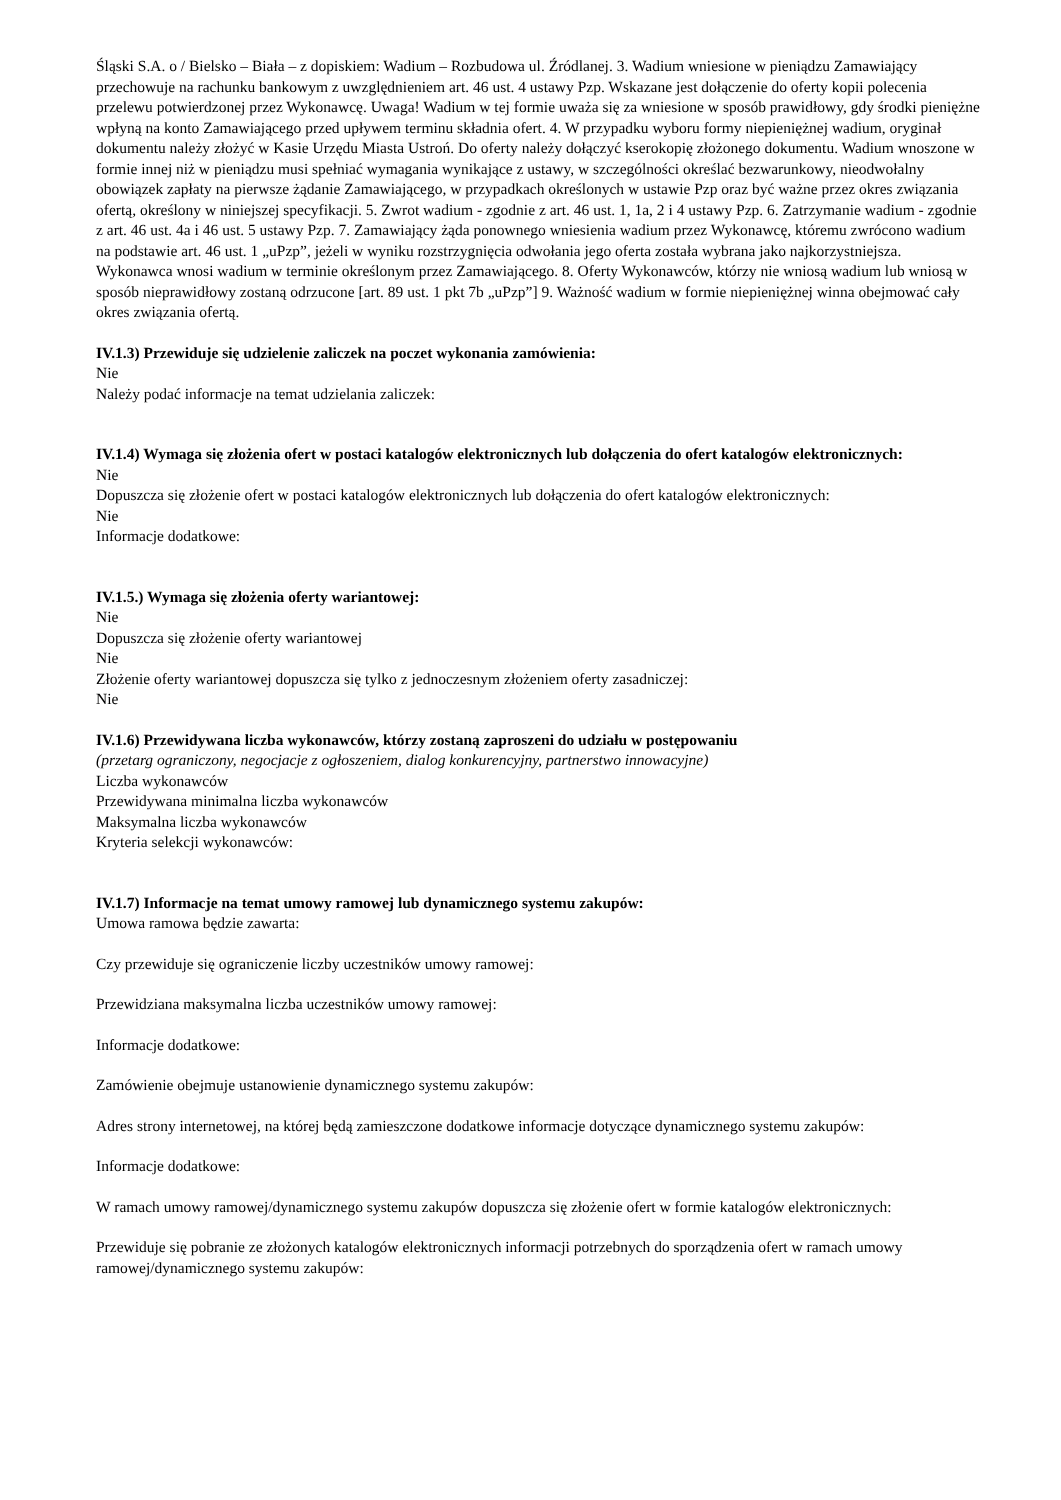Śląski S.A. o / Bielsko – Biała – z dopiskiem: Wadium – Rozbudowa ul. Źródlanej. 3. Wadium wniesione w pieniądzu Zamawiający przechowuje na rachunku bankowym z uwzględnieniem art. 46 ust. 4 ustawy Pzp. Wskazane jest dołączenie do oferty kopii polecenia przelewu potwierdzonej przez Wykonawcę. Uwaga! Wadium w tej formie uważa się za wniesione w sposób prawidłowy, gdy środki pieniężne wpłyną na konto Zamawiającego przed upływem terminu składnia ofert. 4. W przypadku wyboru formy niepieniężnej wadium, oryginał dokumentu należy złożyć w Kasie Urzędu Miasta Ustroń. Do oferty należy dołączyć kserokopię złożonego dokumentu. Wadium wnoszone w formie innej niż w pieniądzu musi spełniać wymagania wynikające z ustawy, w szczególności określać bezwarunkowy, nieodwołalny obowiązek zapłaty na pierwsze żądanie Zamawiającego, w przypadkach określonych w ustawie Pzp oraz być ważne przez okres związania ofertą, określony w niniejszej specyfikacji. 5. Zwrot wadium - zgodnie z art. 46 ust. 1, 1a, 2 i 4 ustawy Pzp. 6. Zatrzymanie wadium - zgodnie z art. 46 ust. 4a i 46 ust. 5 ustawy Pzp. 7. Zamawiający żąda ponownego wniesienia wadium przez Wykonawcę, któremu zwrócono wadium na podstawie art. 46 ust. 1 „uPzp”, jeżeli w wyniku rozstrzygnięcia odwołania jego oferta została wybrana jako najkorzystniejsza. Wykonawca wnosi wadium w terminie określonym przez Zamawiającego. 8. Oferty Wykonawców, którzy nie wniosą wadium lub wniosą w sposób nieprawidłowy zostaną odrzucone [art. 89 ust. 1 pkt 7b „uPzp”] 9. Ważność wadium w formie niepieniężnej winna obejmować cały okres związania ofertą.
IV.1.3) Przewiduje się udzielenie zaliczek na poczet wykonania zamówienia:
Nie
Należy podać informacje na temat udzielania zaliczek:
IV.1.4) Wymaga się złożenia ofert w postaci katalogów elektronicznych lub dołączenia do ofert katalogów elektronicznych:
Nie
Dopuszcza się złożenie ofert w postaci katalogów elektronicznych lub dołączenia do ofert katalogów elektronicznych:
Nie
Informacje dodatkowe:
IV.1.5.) Wymaga się złożenia oferty wariantowej:
Nie
Dopuszcza się złożenie oferty wariantowej
Nie
Złożenie oferty wariantowej dopuszcza się tylko z jednoczesnym złożeniem oferty zasadniczej:
Nie
IV.1.6) Przewidywana liczba wykonawców, którzy zostaną zaproszeni do udziału w postępowaniu
(przetarg ograniczony, negocjacje z ogłoszeniem, dialog konkurencyjny, partnerstwo innowacyjne)
Liczba wykonawców
Przewidywana minimalna liczba wykonawców
Maksymalna liczba wykonawców
Kryteria selekcji wykonawców:
IV.1.7) Informacje na temat umowy ramowej lub dynamicznego systemu zakupów:
Umowa ramowa będzie zawarta:
Czy przewiduje się ograniczenie liczby uczestników umowy ramowej:
Przewidziana maksymalna liczba uczestników umowy ramowej:
Informacje dodatkowe:
Zamówienie obejmuje ustanowienie dynamicznego systemu zakupów:
Adres strony internetowej, na której będą zamieszczone dodatkowe informacje dotyczące dynamicznego systemu zakupów:
Informacje dodatkowe:
W ramach umowy ramowej/dynamicznego systemu zakupów dopuszcza się złożenie ofert w formie katalogów elektronicznych:
Przewiduje się pobranie ze złożonych katalogów elektronicznych informacji potrzebnych do sporządzenia ofert w ramach umowy ramowej/dynamicznego systemu zakupów: